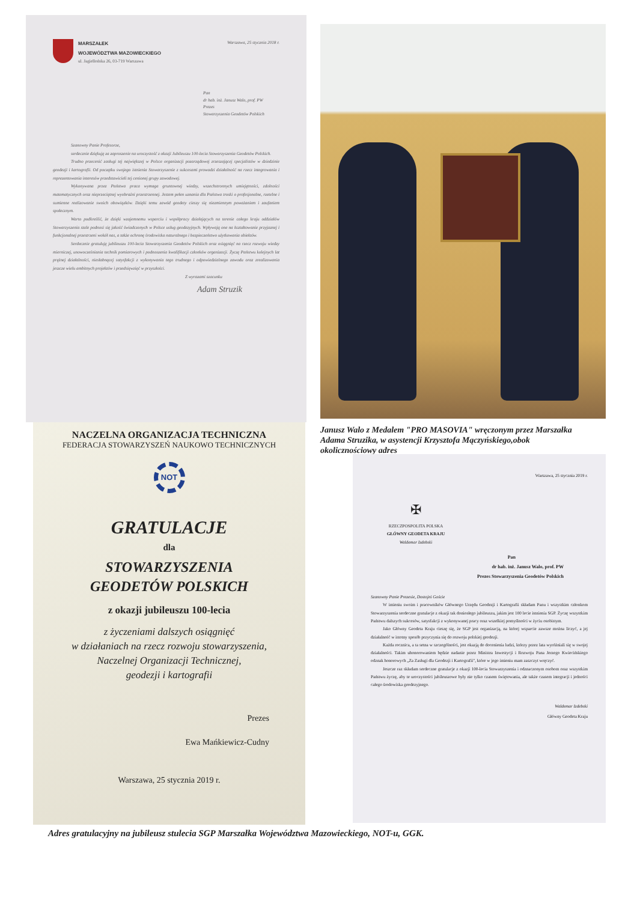MARSZAŁEK
WOJEWÓDZTWA MAZOWIECKIEGO
ul. Jagiellońska 26, 03-719 Warszawa
Warszawa, 25 stycznia 2018 r.
Pan
dr hab. inż. Janusz Walo, prof. PW
Prezes
Stowarzyszenia Geodetów Polskich
Szanowny Panie Profesorze,
serdecznie dziękuję za zaproszenie na uroczystość z okazji Jubileuszu 100-lecia Stowarzyszenia Geodetów Polskich.
Trudno przecenić zasługi tej największej w Polsce organizacji pozarządowej zrzeszającej specjalistów w dziedzinie geodezji i kartografii. Od początku swojego istnienia Stowarzyszenie z sukcesami prowadzi działalność na rzecz integrowania i reprezentowania interesów przedstawicieli tej cenionej grupy zawodowej.
Wykonywana przez Państwa praca wymaga gruntownej wiedzy, wszechstronnych umiejętności, zdolności matematycznych oraz nieprzeciętnej wyobraźni przestrzennej. Jestem pełen uznania dla Państwa troski o profesjonalne, rzetelne i sumienne realizowanie swoich obowiązków. Dzięki temu zawód geodety cieszy się niezmiennym poważaniem i zaufaniem społecznym.
Warto podkreślić, że dzięki wzajemnemu wsparciu i współpracy działających na terenie całego kraju oddziałów Stowarzyszenia stale podnosi się jakość świadczonych w Polsce usług geodezyjnych. Wpływają one na kształtowanie przyjaznej i funkcjonalnej przestrzeni wokół nas, a także ochronę środowiska naturalnego i bezpieczeństwo użytkowania obiektów.
Serdecznie gratuluję jubileuszu 100-lecia Stowarzyszenia Geodetów Polskich oraz osiągnięć na rzecz rozwoju wiedzy mierniczej, unowocześniania technik pomiarowych i podnoszenia kwalifikacji członków organizacji. Życzę Państwu kolejnych lat prężnej działalności, niesłabnącej satysfakcji z wykonywania tego trudnego i odpowiedzialnego zawodu oraz zrealizowania jeszcze wielu ambitnych projektów i przedsięwzięć w przyszłości.
Z wyrazami szacunku
Adam Struzik
Janusz Walo z Medalem "PRO MASOVIA" wręczonym przez Marszałka Adama Struzika, w asystencji Krzysztofa Mączyńskiego,obok okolicznościowy adres
NACZELNA ORGANIZACJA TECHNICZNA
FEDERACJA STOWARZYSZEŃ NAUKOWO TECHNICZNYCH
NOT
GRATULACJE
dla
STOWARZYSZENIA
GEODETÓW POLSKICH
z okazji jubileuszu 100-lecia
z życzeniami dalszych osiągnięć
w działaniach na rzecz rozwoju stowarzyszenia,
Naczelnej Organizacji Technicznej,
geodezji i kartografii
Prezes
Ewa Mańkiewicz-Cudny
Warszawa, 25 stycznia 2019 r.
Warszawa, 25 stycznia 2019 r.
✠
RZECZPOSPOLITA POLSKA
GŁÓWNY GEODETA KRAJU
Waldemar Izdebski
Pan
dr hab. inż. Janusz Walo, prof. PW
Prezes Stowarzyszenia Geodetów Polskich
Szanowny Panie Prezesie, Dostojni Goście
W imieniu swoim i pracowników Głównego Urzędu Geodezji i Kartografii składam Panu i wszystkim członkom Stowarzyszenia serdeczne gratulacje z okazji tak doniosłego jubileuszu, jakim jest 100 lecie istnienia SGP. Życzę wszystkim Państwu dalszych sukcesów, satysfakcji z wykonywanej pracy oraz wszelkiej pomyślności w życiu osobistym.
Jako Główny Geodeta Kraju cieszę się, że SGP jest organizacją, na której wsparcie zawsze można liczyć, a jej działalność w istotny sposób przyczynia się do rozwoju polskiej geodezji.
Każda rocznica, a ta setna w szczególności, jest okazją do docenienia ludzi, którzy przez lata wyróżniali się w swojej działalności. Takim uhonorowaniem będzie nadanie przez Ministra Inwestycji i Rozwoju Pana Jerzego Kwiecińskiego odznak honorowych „Za Zasługi dla Geodezji i Kartografii", które w jego imieniu mam zaszczyt wręczyć.
Jeszcze raz składam serdeczne gratulacje z okazji 100-lecia Stowarzyszenia i odznaczonym osobom oraz wszystkim Państwu życzę, aby te uroczystości jubileuszowe były nie tylko czasem świętowania, ale także czasem integracji i jedności całego środowiska geodezyjnego.
Waldemar Izdebski
Główny Geodeta Kraju
Adres gratulacyjny na jubileusz stulecia SGP Marszałka Województwa Mazowieckiego, NOT-u, GGK.